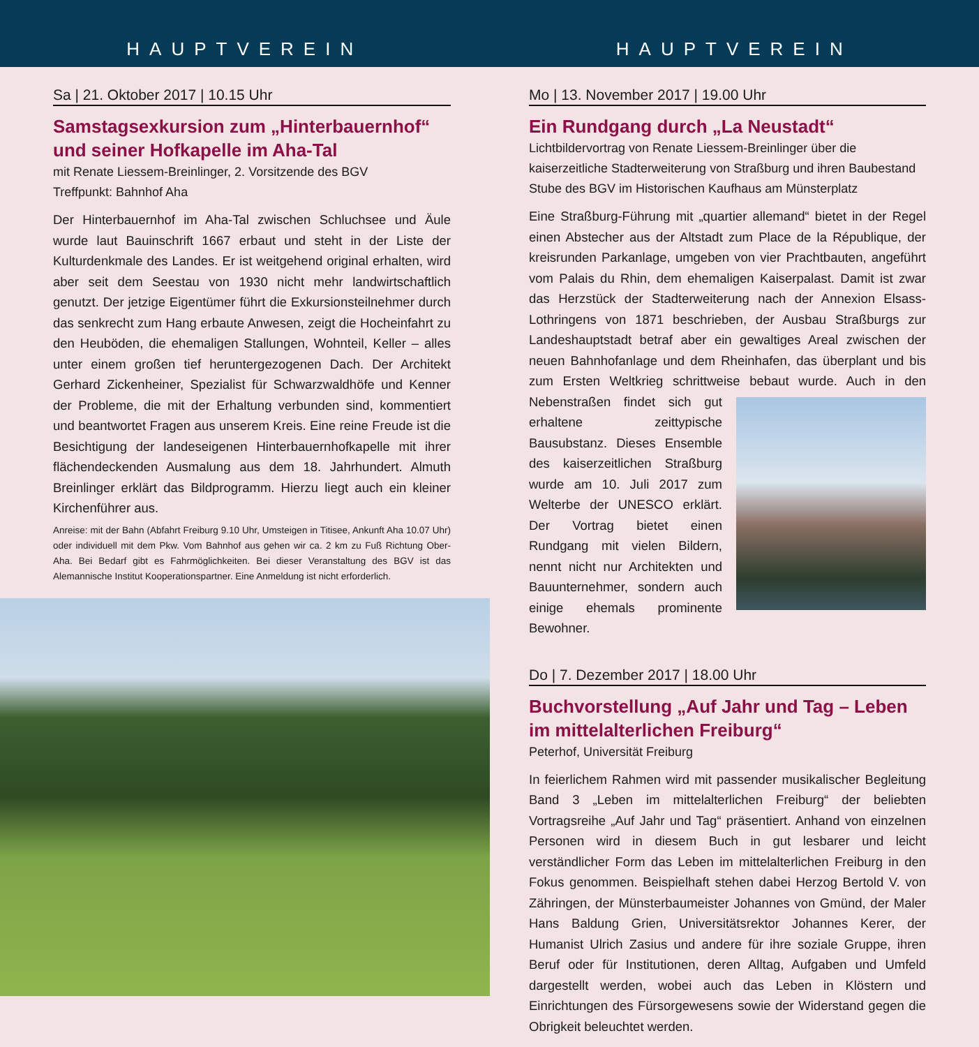HAUPTVEREIN HAUPTVEREIN
Sa | 21. Oktober 2017 | 10.15 Uhr
Samstagsexkursion zum „Hinterbauernhof“ und seiner Hofkapelle im Aha-Tal
mit Renate Liessem-Breinlinger, 2. Vorsitzende des BGV
Treffpunkt: Bahnhof Aha
Der Hinterbauernhof im Aha-Tal zwischen Schluchsee und Äule wurde laut Bauinschrift 1667 erbaut und steht in der Liste der Kulturdenkmale des Landes. Er ist weitgehend original erhalten, wird aber seit dem Seestau von 1930 nicht mehr landwirtschaftlich genutzt. Der jetzige Eigentümer führt die Exkursionsteilnehmer durch das senkrecht zum Hang erbaute Anwesen, zeigt die Hocheinfahrt zu den Heuböden, die ehemaligen Stallungen, Wohnteil, Keller – alles unter einem großen tief heruntergezogenen Dach. Der Architekt Gerhard Zickenheiner, Spezialist für Schwarzwaldhöfe und Kenner der Probleme, die mit der Erhaltung verbunden sind, kommentiert und beantwortet Fragen aus unserem Kreis. Eine reine Freude ist die Besichtigung der landeseigenen Hinterbauernhofkapelle mit ihrer flächendeckenden Ausmalung aus dem 18. Jahrhundert. Almuth Breinlinger erklärt das Bildprogramm. Hierzu liegt auch ein kleiner Kirchenführer aus.
Anreise: mit der Bahn (Abfahrt Freiburg 9.10 Uhr, Umsteigen in Titisee, Ankunft Aha 10.07 Uhr) oder individuell mit dem Pkw. Vom Bahnhof aus gehen wir ca. 2 km zu Fuß Richtung Ober-Aha. Bei Bedarf gibt es Fahrmöglichkeiten. Bei dieser Veranstaltung des BGV ist das Alemannische Institut Kooperationspartner. Eine Anmeldung ist nicht erforderlich.
Mo | 13. November 2017 | 19.00 Uhr
Ein Rundgang durch „La Neustadt“
Lichtbildervortrag von Renate Liessem-Breinlinger über die kaiserzeitliche Stadterweiterung von Straßburg und ihren Baubestand
Stube des BGV im Historischen Kaufhaus am Münsterplatz
Eine Straßburg-Führung mit „quartier allemand“ bietet in der Regel einen Abstecher aus der Altstadt zum Place de la République, der kreisrunden Parkanlage, umgeben von vier Prachtbauten, angeführt vom Palais du Rhin, dem ehemaligen Kaiserpalast. Damit ist zwar das Herzstück der Stadterweiterung nach der Annexion Elsass-Lothringens von 1871 beschrieben, der Ausbau Straßburgs zur Landeshauptstadt betraf aber ein gewaltiges Areal zwischen der neuen Bahnhofanlage und dem Rheinhafen, das überplant und bis zum Ersten Weltkrieg schrittweise bebaut wurde. Auch in den Nebenstraßen findet sich gut erhaltene zeittypische Bausubstanz. Dieses Ensemble des kaiserzeitlichen Straßburg wurde am 10. Juli 2017 zum Welterbe der UNESCO erklärt. Der Vortrag bietet einen Rundgang mit vielen Bildern, nennt nicht nur Architekten und Bauunternehmer, sondern auch einige ehemals prominente Bewohner.
Do | 7. Dezember 2017 | 18.00 Uhr
Buchvorstellung „Auf Jahr und Tag – Leben im mittelalterlichen Freiburg“
Peterhof, Universität Freiburg
In feierlichem Rahmen wird mit passender musikalischer Begleitung Band 3 „Leben im mittelalterlichen Freiburg“ der beliebten Vortragsreihe „Auf Jahr und Tag“ präsentiert. Anhand von einzelnen Personen wird in diesem Buch in gut lesbarer und leicht verständlicher Form das Leben im mittelalterlichen Freiburg in den Fokus genommen. Beispielhaft stehen dabei Herzog Bertold V. von Zähringen, der Münsterbaumeister Johannes von Gmünd, der Maler Hans Baldung Grien, Universitätsrektor Johannes Kerer, der Humanist Ulrich Zasius und andere für ihre soziale Gruppe, ihren Beruf oder für Institutionen, deren Alltag, Aufgaben und Umfeld dargestellt werden, wobei auch das Leben in Klöstern und Einrichtungen des Fürsorgewesens sowie der Widerstand gegen die Obrigkeit beleuchtet werden.